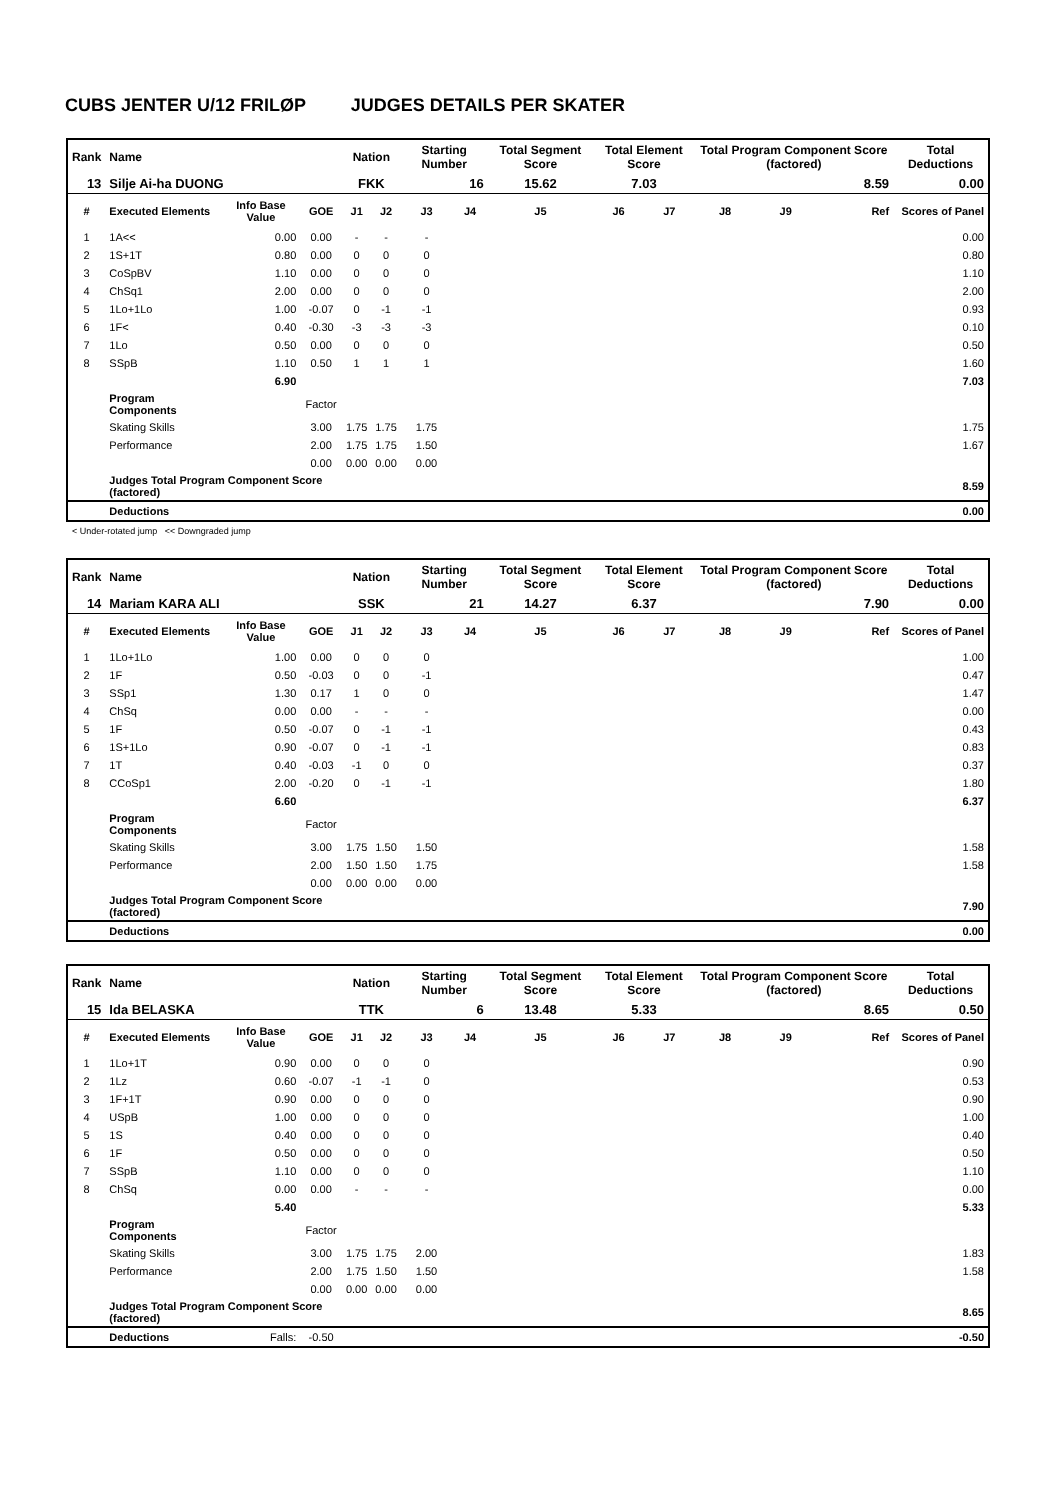CUBS JENTER U/12 FRILØP JUDGES DETAILS PER SKATER
| Rank | Name | | | Nation | | Starting Number | | Total Segment Score | Total Element Score | | Total Program Component Score (factored) | | | Total Deductions |
| --- | --- | --- | --- | --- | --- | --- | --- | --- | --- | --- | --- | --- | --- | --- |
| 13 | Silje Ai-ha DUONG | | | FKK | | 16 | | 15.62 | 7.03 | | 8.59 | | | 0.00 |
| # | Executed Elements | Info Base Value | GOE | J1 | J2 | J3 | J4 | J5 | J6 | J7 | J8 | J9 | Ref | Scores of Panel |
| 1 | 1A<< | 0.00 | 0.00 | - | - | - | | | | | | | | 0.00 |
| 2 | 1S+1T | 0.80 | 0.00 | 0 | 0 | 0 | | | | | | | | 0.80 |
| 3 | CoSpBV | 1.10 | 0.00 | 0 | 0 | 0 | | | | | | | | 1.10 |
| 4 | ChSq1 | 2.00 | 0.00 | 0 | 0 | 0 | | | | | | | | 2.00 |
| 5 | 1Lo+1Lo | 1.00 | -0.07 | 0 | -1 | -1 | | | | | | | | 0.93 |
| 6 | 1F< | 0.40 | -0.30 | -3 | -3 | -3 | | | | | | | | 0.10 |
| 7 | 1Lo | 0.50 | 0.00 | 0 | 0 | 0 | | | | | | | | 0.50 |
| 8 | SSpB | 1.10 | 0.50 | 1 | 1 | 1 | | | | | | | | 1.60 |
| | | 6.90 | | | | | | | | | | | | 7.03 |
| | Program Components | | Factor | | | | | | | | | | | |
| | Skating Skills | | 3.00 | 1.75 | 1.75 | 1.75 | | | | | | | | 1.75 |
| | Performance | | 2.00 | 1.75 | 1.75 | 1.50 | | | | | | | | 1.67 |
| | | | 0.00 | 0.00 | 0.00 | 0.00 | | | | | | | | |
| | Judges Total Program Component Score (factored) | | | | | | | | | | | | | 8.59 |
| | Deductions | | | | | | | | | | | | | 0.00 |
< Under-rotated jump << Downgraded jump
| Rank | Name | | | Nation | | Starting Number | | Total Segment Score | Total Element Score | | Total Program Component Score (factored) | | | Total Deductions |
| --- | --- | --- | --- | --- | --- | --- | --- | --- | --- | --- | --- | --- | --- | --- |
| 14 | Mariam KARA ALI | | | SSK | | 21 | | 14.27 | 6.37 | | 7.90 | | | 0.00 |
| # | Executed Elements | Info Base Value | GOE | J1 | J2 | J3 | J4 | J5 | J6 | J7 | J8 | J9 | Ref | Scores of Panel |
| 1 | 1Lo+1Lo | 1.00 | 0.00 | 0 | 0 | 0 | | | | | | | | 1.00 |
| 2 | 1F | 0.50 | -0.03 | 0 | 0 | -1 | | | | | | | | 0.47 |
| 3 | SSp1 | 1.30 | 0.17 | 1 | 0 | 0 | | | | | | | | 1.47 |
| 4 | ChSq | 0.00 | 0.00 | - | - | - | | | | | | | | 0.00 |
| 5 | 1F | 0.50 | -0.07 | 0 | -1 | -1 | | | | | | | | 0.43 |
| 6 | 1S+1Lo | 0.90 | -0.07 | 0 | -1 | -1 | | | | | | | | 0.83 |
| 7 | 1T | 0.40 | -0.03 | -1 | 0 | 0 | | | | | | | | 0.37 |
| 8 | CCoSp1 | 2.00 | -0.20 | 0 | -1 | -1 | | | | | | | | 1.80 |
| | | 6.60 | | | | | | | | | | | | 6.37 |
| | Program Components | | Factor | | | | | | | | | | | |
| | Skating Skills | | 3.00 | 1.75 | 1.50 | 1.50 | | | | | | | | 1.58 |
| | Performance | | 2.00 | 1.50 | 1.50 | 1.75 | | | | | | | | 1.58 |
| | | | 0.00 | 0.00 | 0.00 | 0.00 | | | | | | | | |
| | Judges Total Program Component Score (factored) | | | | | | | | | | | | | 7.90 |
| | Deductions | | | | | | | | | | | | | 0.00 |
| Rank | Name | | | Nation | | Starting Number | | Total Segment Score | Total Element Score | | Total Program Component Score (factored) | | | Total Deductions |
| --- | --- | --- | --- | --- | --- | --- | --- | --- | --- | --- | --- | --- | --- | --- |
| 15 | Ida BELASKA | | | TTK | | 6 | | 13.48 | 5.33 | | 8.65 | | | 0.50 |
| # | Executed Elements | Info Base Value | GOE | J1 | J2 | J3 | J4 | J5 | J6 | J7 | J8 | J9 | Ref | Scores of Panel |
| 1 | 1Lo+1T | 0.90 | 0.00 | 0 | 0 | 0 | | | | | | | | 0.90 |
| 2 | 1Lz | 0.60 | -0.07 | -1 | -1 | 0 | | | | | | | | 0.53 |
| 3 | 1F+1T | 0.90 | 0.00 | 0 | 0 | 0 | | | | | | | | 0.90 |
| 4 | USpB | 1.00 | 0.00 | 0 | 0 | 0 | | | | | | | | 1.00 |
| 5 | 1S | 0.40 | 0.00 | 0 | 0 | 0 | | | | | | | | 0.40 |
| 6 | 1F | 0.50 | 0.00 | 0 | 0 | 0 | | | | | | | | 0.50 |
| 7 | SSpB | 1.10 | 0.00 | 0 | 0 | 0 | | | | | | | | 1.10 |
| 8 | ChSq | 0.00 | 0.00 | - | - | - | | | | | | | | 0.00 |
| | | 5.40 | | | | | | | | | | | | 5.33 |
| | Program Components | | Factor | | | | | | | | | | | |
| | Skating Skills | | 3.00 | 1.75 | 1.75 | 2.00 | | | | | | | | 1.83 |
| | Performance | | 2.00 | 1.75 | 1.50 | 1.50 | | | | | | | | 1.58 |
| | | | 0.00 | 0.00 | 0.00 | 0.00 | | | | | | | | |
| | Judges Total Program Component Score (factored) | | | | | | | | | | | | | 8.65 |
| | Deductions | Falls: | -0.50 | | | | | | | | | | | -0.50 |